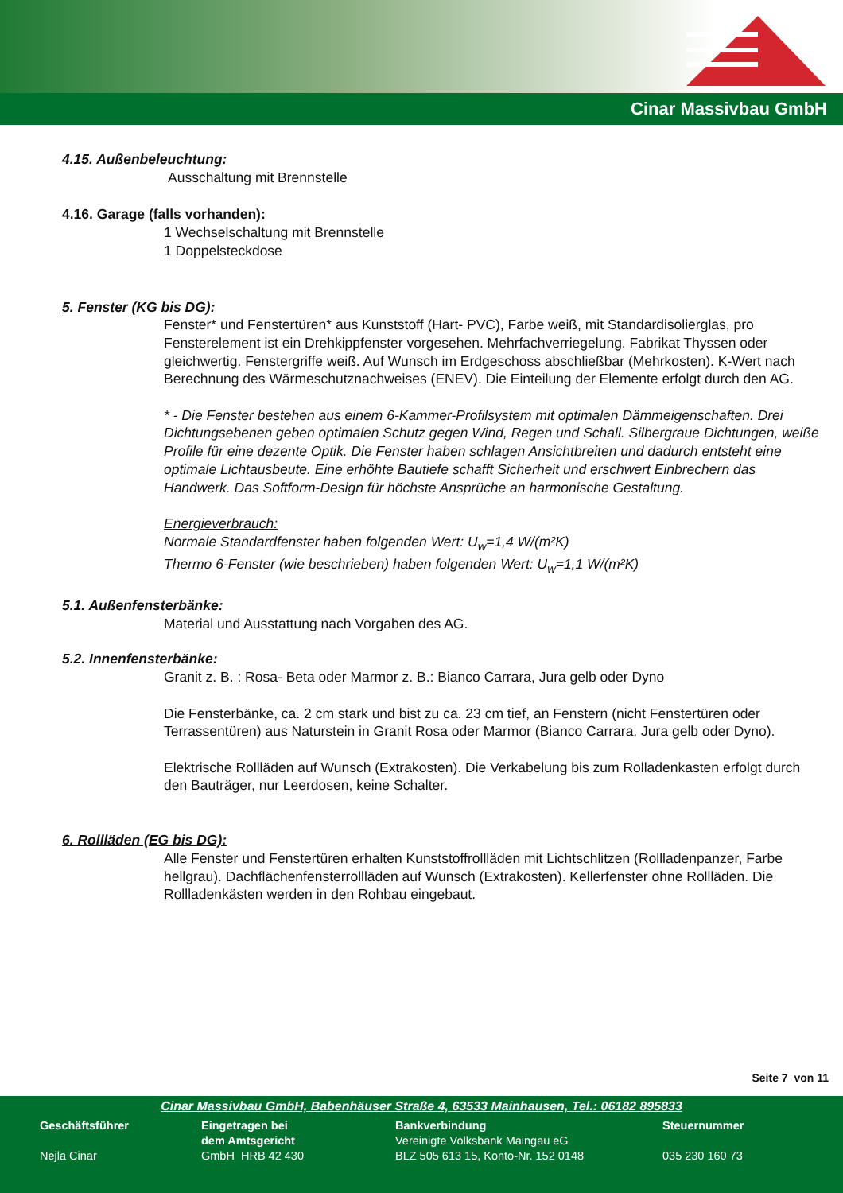Cinar Massivbau GmbH
4.15. Außenbeleuchtung:
Ausschaltung mit Brennstelle
4.16. Garage (falls vorhanden):
1 Wechselschaltung mit Brennstelle
1 Doppelsteckdose
5. Fenster (KG bis DG):
Fenster* und Fenstertüren* aus Kunststoff (Hart- PVC), Farbe weiß, mit Standardisolierglas, pro Fensterelement ist ein Drehkippfenster vorgesehen. Mehrfachverriegelung. Fabrikat Thyssen oder gleichwertig. Fenstergriffe weiß. Auf Wunsch im Erdgeschoss abschließbar (Mehrkosten). K-Wert nach Berechnung des Wärmeschutznachweises (ENEV). Die Einteilung der Elemente erfolgt durch den AG.
* - Die Fenster bestehen aus einem 6-Kammer-Profilsystem mit optimalen Dämmeigenschaften. Drei Dichtungsebenen geben optimalen Schutz gegen Wind, Regen und Schall. Silbergraue Dichtungen, weiße Profile für eine dezente Optik. Die Fenster haben schlagen Ansichtbreiten und dadurch entsteht eine optimale Lichtausbeute. Eine erhöhte Bautiefe schafft Sicherheit und erschwert Einbrechern das Handwerk. Das Softform-Design für höchste Ansprüche an harmonische Gestaltung.
Energieverbrauch:
Normale Standardfenster haben folgenden Wert: U<sub>w</sub>=1,4 W/(m²K)
Thermo 6-Fenster (wie beschrieben) haben folgenden Wert: U<sub>w</sub>=1,1 W/(m²K)
5.1. Außenfensterbänke:
Material und Ausstattung nach Vorgaben des AG.
5.2. Innenfensterbänke:
Granit z. B. : Rosa- Beta oder Marmor z. B.: Bianco Carrara, Jura gelb oder Dyno
Die Fensterbänke, ca. 2 cm stark und bist zu ca. 23 cm tief, an Fenstern (nicht Fenstertüren oder Terrassentüren) aus Naturstein in Granit Rosa oder Marmor (Bianco Carrara, Jura gelb oder Dyno).
Elektrische Rollläden auf Wunsch (Extrakosten). Die Verkabelung bis zum Rolladenkasten erfolgt durch den Bauträger, nur Leerdosen, keine Schalter.
6. Rollläden (EG bis DG):
Alle Fenster und Fenstertüren erhalten Kunststoffrollläden mit Lichtschlitzen (Rollladenpanzer, Farbe hellgrau). Dachflächenfensterrollläden auf Wunsch (Extrakosten). Kellerfenster ohne Rollläden. Die Rollladenkästen werden in den Rohbau eingebaut.
Seite 7 von 11
Cinar Massivbau GmbH, Babenhäuser Straße 4, 63533 Mainhausen, Tel.: 06182 895833
Geschäftsführer
Nejla Cinar
Eingetragen bei
dem Amtsgericht
GmbH HRB 42 430
Bankverbindung
Vereinigte Volksbank Maingau eG
BLZ 505 613 15, Konto-Nr. 152 0148
Steuernummer
035 230 160 73